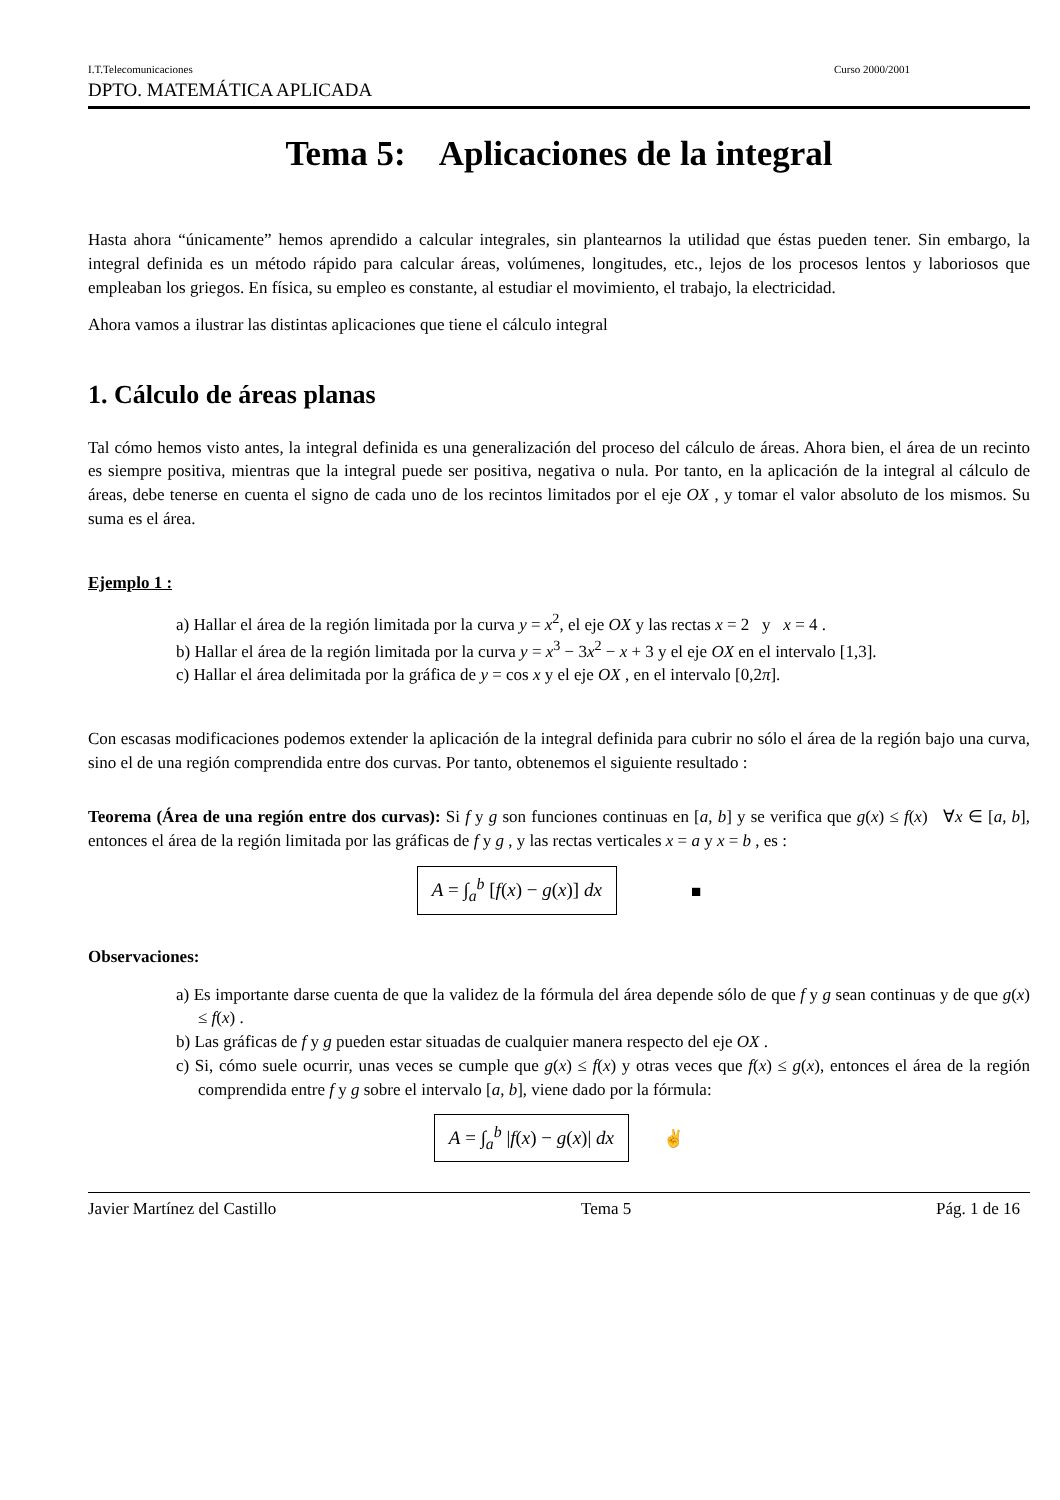I.T.Telecomunicaciones Curso 2000/2001
DPTO. MATEMÁTICA APLICADA
Tema 5: Aplicaciones de la integral
Hasta ahora “únicamente” hemos aprendido a calcular integrales, sin plantearnos la utilidad que éstas pueden tener. Sin embargo, la integral definida es un método rápido para calcular áreas, volúmenes, longitudes, etc., lejos de los procesos lentos y laboriosos que empleaban los griegos. En física, su empleo es constante, al estudiar el movimiento, el trabajo, la electricidad.
Ahora vamos a ilustrar las distintas aplicaciones que tiene el cálculo integral
1. Cálculo de áreas planas
Tal cómo hemos visto antes, la integral definida es una generalización del proceso del cálculo de áreas. Ahora bien, el área de un recinto es siempre positiva, mientras que la integral puede ser positiva, negativa o nula. Por tanto, en la aplicación de la integral al cálculo de áreas, debe tenerse en cuenta el signo de cada uno de los recintos limitados por el eje OX , y tomar el valor absoluto de los mismos. Su suma es el área.
Ejemplo 1 :
a) Hallar el área de la región limitada por la curva y = x<sup>2</sup>, el eje OX y las rectas x = 2 y x = 4 .
b) Hallar el área de la región limitada por la curva y = x<sup>3</sup> − 3x<sup>2</sup> − x + 3 y el eje OX en el intervalo [1,3].
c) Hallar el área delimitada por la gráfica de y = cos x y el eje OX , en el intervalo [0,2π].
Con escasas modificaciones podemos extender la aplicación de la integral definida para cubrir no sólo el área de la región bajo una curva, sino el de una región comprendida entre dos curvas. Por tanto, obtenemos el siguiente resultado :
Teorema (Área de una región entre dos curvas): Si f y g son funciones continuas en [a, b] y se verifica que g(x) ≤ f(x) ∀x ∈ [a, b], entonces el área de la región limitada por las gráficas de f y g , y las rectas verticales x = a y x = b , es :
A = ∫<sub>a</sub><sup>b</sup> [f(x) − g(x)] dx ■
Observaciones:
a) Es importante darse cuenta de que la validez de la fórmula del área depende sólo de que f y g sean continuas y de que g(x) ≤ f(x) .
b) Las gráficas de f y g pueden estar situadas de cualquier manera respecto del eje OX .
c) Si, cómo suele ocurrir, unas veces se cumple que g(x) ≤ f(x) y otras veces que f(x) ≤ g(x), entonces el área de la región comprendida entre f y g sobre el intervalo [a, b], viene dado por la fórmula:
A = ∫<sub>a</sub><sup>b</sup> |f(x) − g(x)| dx ✌
Javier Martínez del Castillo Tema 5 Pág. 1 de 16